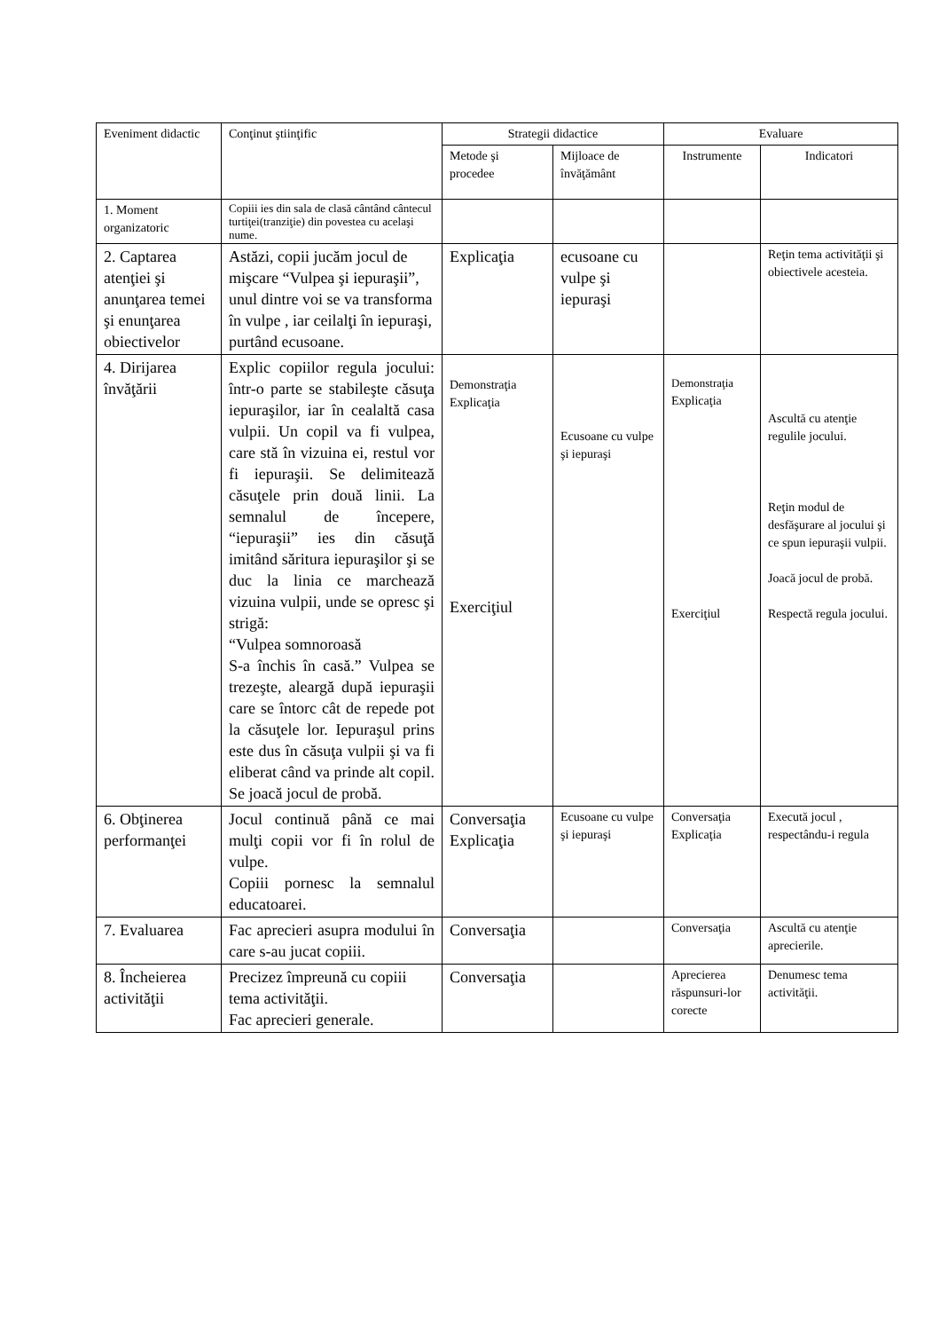| Eveniment didactic | Conţinut ştiinţific | Strategii didactice | | Evaluare | |
| --- | --- | --- | --- | --- | --- |
| | | Metode şi procedee | Mijloace de învăţământ | Instrumente | Indicatori |
| 1. Moment organizatoric | Copiii ies din sala de clasă cântând cântecul turtiţei(tranziţie) din povestea cu acelaşi nume. | | | | |
| 2. Captarea atenţiei şi anunţarea temei şi enunţarea obiectivelor | Astăzi, copii jucăm jocul de mişcare “Vulpea şi iepuraşii”, unul dintre voi se va transforma în vulpe , iar ceilalţi în iepuraşi, purtând ecusoane. | Explicaţia | ecusoane cu vulpe şi iepuraşi | | Reţin tema activităţii şi obiectivele acesteia. |
| 4. Dirijarea învăţării | Explic copiilor regula jocului: într-o parte se stabileşte căsuţa iepuraşilor, iar în cealaltă casa vulpii. Un copil va fi vulpea, care stă în vizuina ei, restul vor fi iepuraşii. Se delimitează căsuţele prin două linii. La semnalul de începere, “iepuraşii” ies din căsuţă imitând săritura iepuraşilor şi se duc la linia ce marchează vizuina vulpii, unde se opresc şi strigă: “Vulpea somnoroasă S-a închis în casă.” Vulpea se trezeşte, aleargă după iepuraşii care se întorc cât de repede pot la căsuţele lor. Iepuraşul prins este dus în căsuţa vulpii şi va fi eliberat când va prinde alt copil. Se joacă jocul de probă. | Demonstraţia Explicaţia Exerciţiul | Ecusoane cu vulpe şi iepuraşi | Demonstraţia Explicaţia Exerciţiul | Ascultă cu atenţie regulile jocului. Reţin modul de desfăşurare al jocului şi ce spun iepuraşii vulpii. Joacă jocul de probă. Respectă regula jocului. |
| 6. Obţinerea performanţei | Jocul continuă până ce mai mulţi copii vor fi în rolul de vulpe. Copiii pornesc la semnalul educatoarei. | Conversaţia Explicaţia | Ecusoane cu vulpe şi iepuraşi | Conversaţia Explicaţia | Execută jocul , respectându-i regula |
| 7. Evaluarea | Fac aprecieri asupra modului în care s-au jucat copiii. | Conversaţia | | Conversaţia | Ascultă cu atenţie aprecierile. |
| 8. Încheierea activităţii | Precizez împreună cu copiii tema activităţii. Fac aprecieri generale. | Conversaţia | | Aprecierea răspunsuri-lor corecte | Denumesc tema activităţii. |